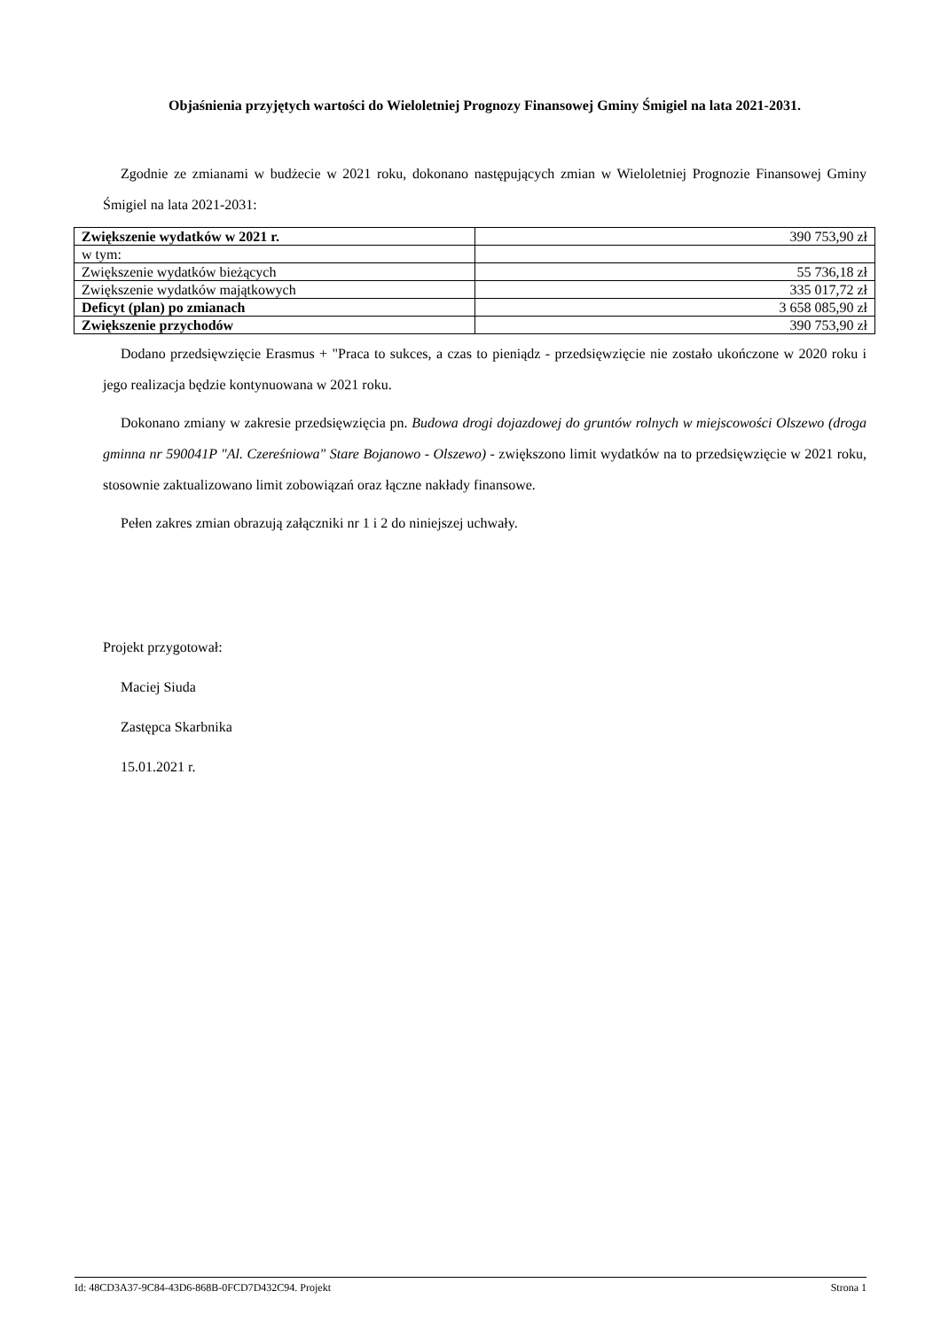Objaśnienia przyjętych wartości do Wieloletniej Prognozy Finansowej Gminy Śmigiel na lata 2021-2031.
Zgodnie ze zmianami w budżecie w 2021 roku, dokonano następujących zmian w Wieloletniej Prognozie Finansowej Gminy Śmigiel na lata 2021-2031:
| Zwiększenie wydatków w 2021 r. | 390 753,90 zł |
| w tym: | |
| Zwiększenie wydatków bieżących | 55 736,18 zł |
| Zwiększenie wydatków majątkowych | 335 017,72 zł |
| Deficyt (plan) po zmianach | 3 658 085,90 zł |
| Zwiększenie przychodów | 390 753,90 zł |
Dodano przedsięwzięcie Erasmus + "Praca to sukces, a czas to pieniądz - przedsięwzięcie nie zostało ukończone w 2020 roku i jego realizacja będzie kontynuowana w 2021 roku.
Dokonano zmiany w zakresie przedsięwzięcia pn. Budowa drogi dojazdowej do gruntów rolnych w miejscowości Olszewo (droga gminna nr 590041P "Al. Czereśniowa" Stare Bojanowo - Olszewo) - zwiększono limit wydatków na to przedsięwzięcie w 2021 roku, stosownie zaktualizowano limit zobowiązań oraz łączne nakłady finansowe.
Pełen zakres zmian obrazują załączniki nr 1 i 2 do niniejszej uchwały.
Projekt przygotował:
Maciej Siuda
Zastępca Skarbnika
15.01.2021 r.
Id: 48CD3A37-9C84-43D6-868B-0FCD7D432C94. Projekt Strona 1